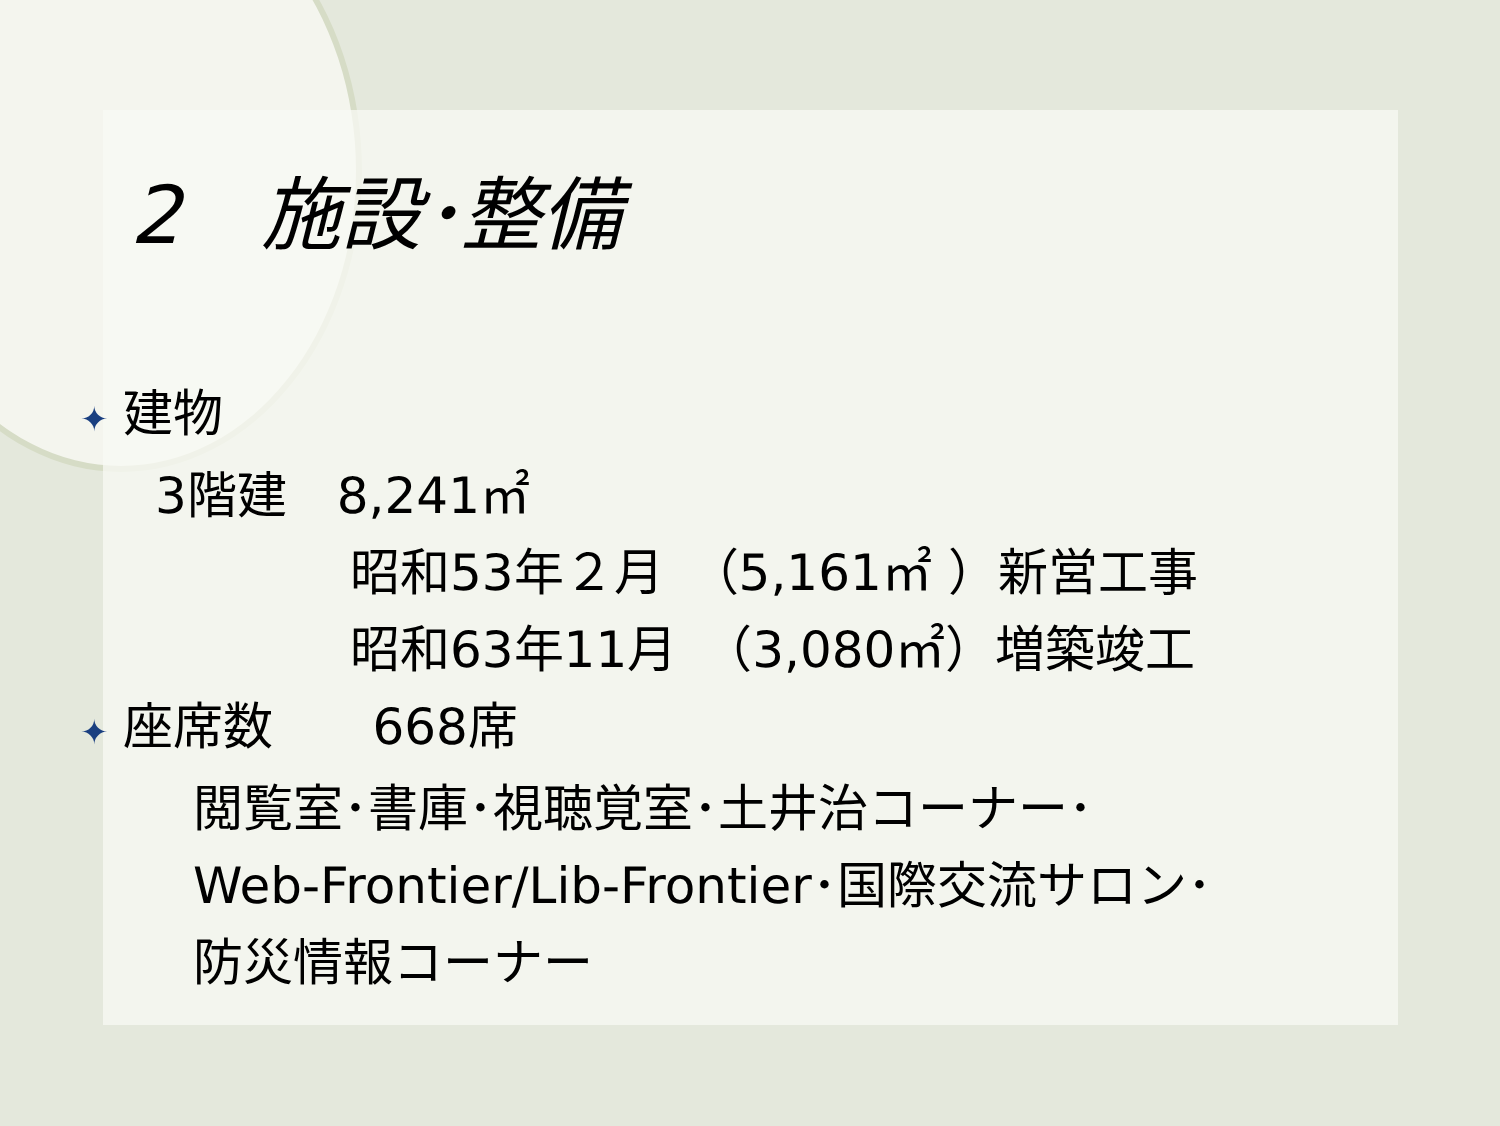2　施設･整備
✦ 建物
3階建　8,241㎡
昭和53年２月　（5,161㎡ ）新営工事
昭和63年11月　（3,080㎡）増築竣工
✦ 座席数　　668席
閲覧室･書庫･視聴覚室･土井治コーナー･
Web-Frontier/Lib-Frontier･国際交流サロン･
防災情報コーナー